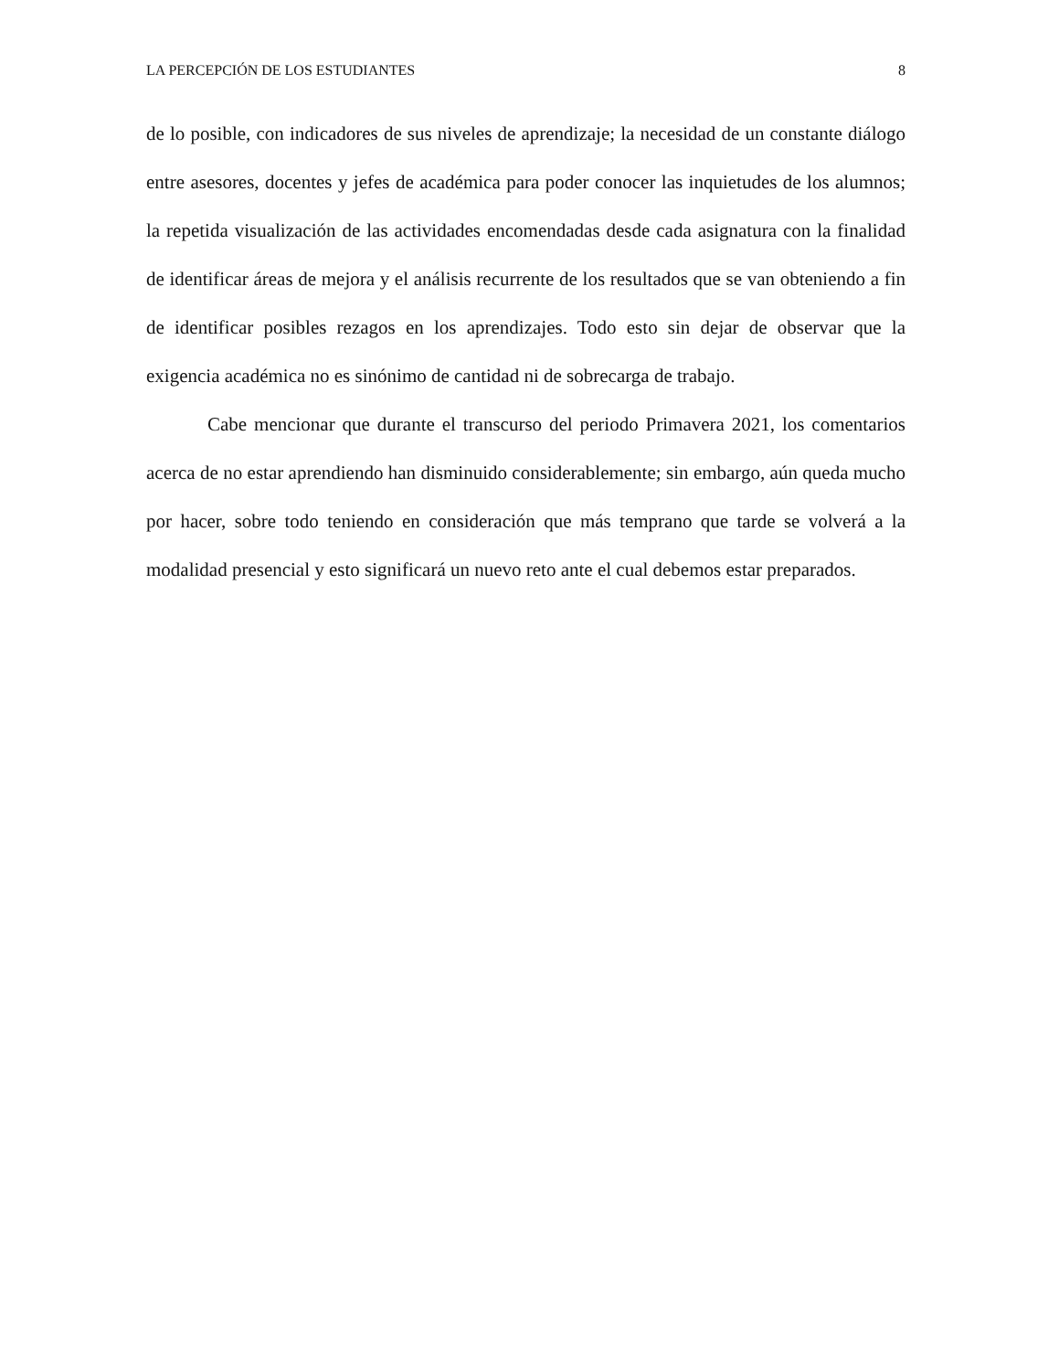LA PERCEPCIÓN DE LOS ESTUDIANTES 8
de lo posible, con indicadores de sus niveles de aprendizaje; la necesidad de un constante diálogo entre asesores, docentes y jefes de académica para poder conocer las inquietudes de los alumnos; la repetida visualización de las actividades encomendadas desde cada asignatura con la finalidad de identificar áreas de mejora y el análisis recurrente de los resultados que se van obteniendo a fin de identificar posibles rezagos en los aprendizajes. Todo esto sin dejar de observar que la exigencia académica no es sinónimo de cantidad ni de sobrecarga de trabajo.
Cabe mencionar que durante el transcurso del periodo Primavera 2021, los comentarios acerca de no estar aprendiendo han disminuido considerablemente; sin embargo, aún queda mucho por hacer, sobre todo teniendo en consideración que más temprano que tarde se volverá a la modalidad presencial y esto significará un nuevo reto ante el cual debemos estar preparados.